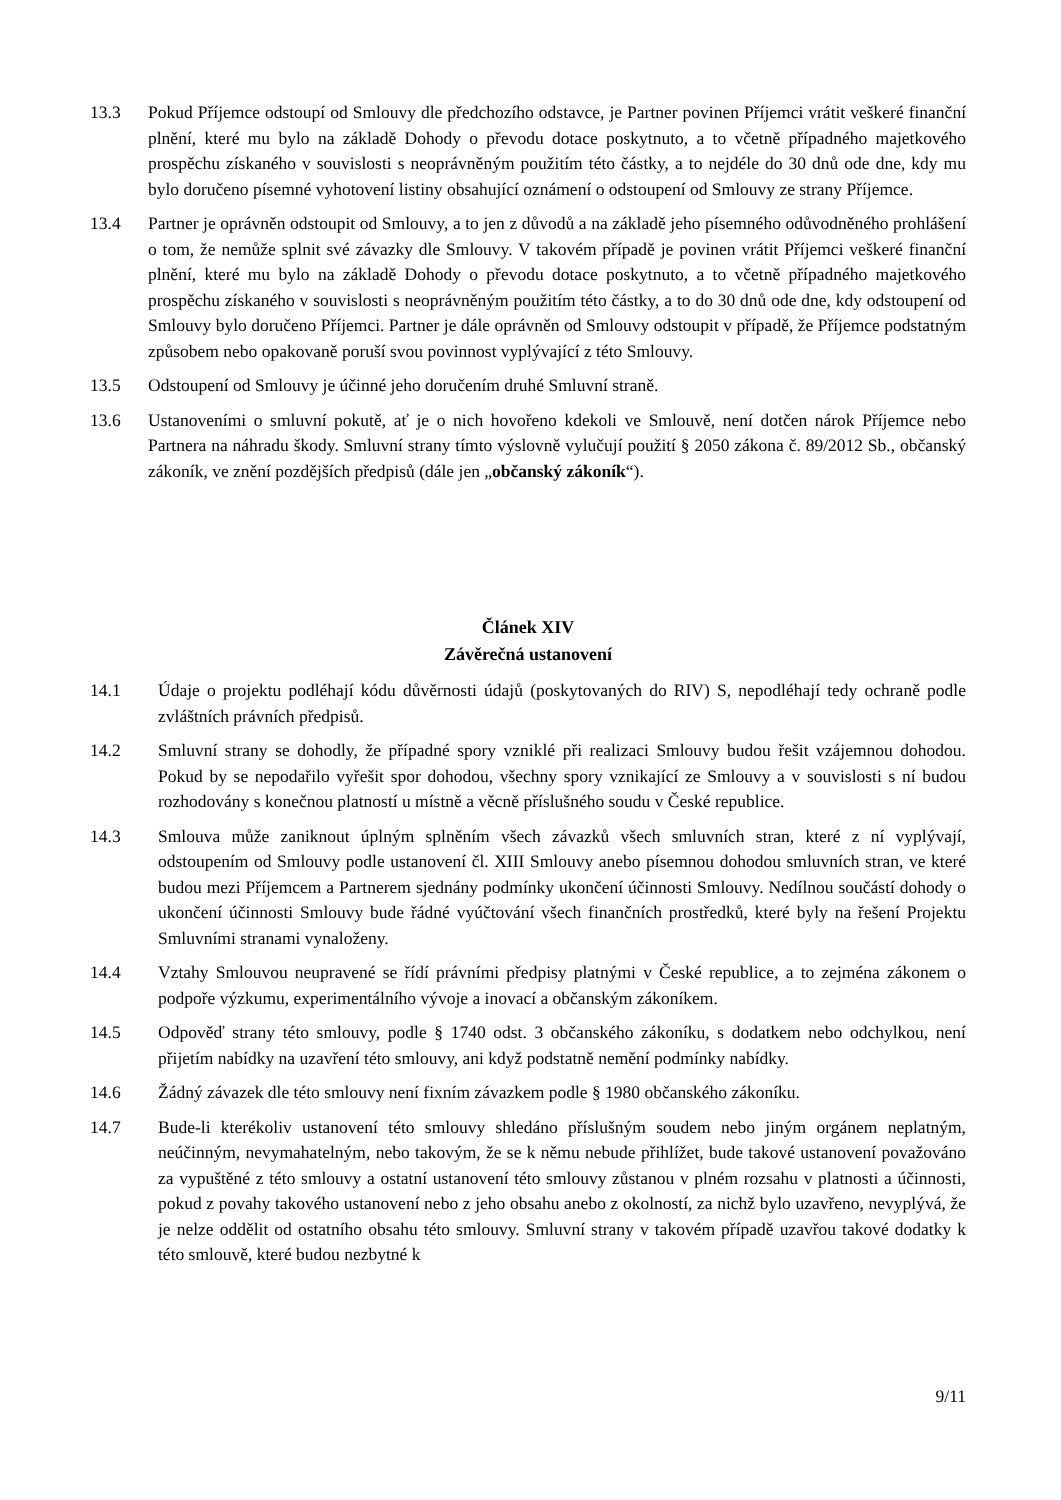13.3 Pokud Příjemce odstoupí od Smlouvy dle předchozího odstavce, je Partner povinen Příjemci vrátit veškeré finanční plnění, které mu bylo na základě Dohody o převodu dotace poskytnuto, a to včetně případného majetkového prospěchu získaného v souvislosti s neoprávněným použitím této částky, a to nejdéle do 30 dnů ode dne, kdy mu bylo doručeno písemné vyhotovení listiny obsahující oznámení o odstoupení od Smlouvy ze strany Příjemce.
13.4 Partner je oprávněn odstoupit od Smlouvy, a to jen z důvodů a na základě jeho písemného odůvodněného prohlášení o tom, že nemůže splnit své závazky dle Smlouvy. V takovém případě je povinen vrátit Příjemci veškeré finanční plnění, které mu bylo na základě Dohody o převodu dotace poskytnuto, a to včetně případného majetkového prospěchu získaného v souvislosti s neoprávněným použitím této částky, a to do 30 dnů ode dne, kdy odstoupení od Smlouvy bylo doručeno Příjemci. Partner je dále oprávněn od Smlouvy odstoupit v případě, že Příjemce podstatným způsobem nebo opakovaně poruší svou povinnost vyplývající z této Smlouvy.
13.5 Odstoupení od Smlouvy je účinné jeho doručením druhé Smluvní straně.
13.6 Ustanoveními o smluvní pokutě, ať je o nich hovořeno kdekoli ve Smlouvě, není dotčen nárok Příjemce nebo Partnera na náhradu škody. Smluvní strany tímto výslovně vylučují použití § 2050 zákona č. 89/2012 Sb., občanský zákoník, ve znění pozdějších předpisů (dále jen „občanský zákoník“).
Článek XIV
Závěrečná ustanovení
14.1 Údaje o projektu podléhají kódu důvěrnosti údajů (poskytovaných do RIV) S, nepodléhají tedy ochraně podle zvláštních právních předpisů.
14.2 Smluvní strany se dohodly, že případné spory vzniklé při realizaci Smlouvy budou řešit vzájemnou dohodou. Pokud by se nepodařilo vyřešit spor dohodou, všechny spory vznikající ze Smlouvy a v souvislosti s ní budou rozhodovány s konečnou platností u místně a věcně příslušného soudu v České republice.
14.3 Smlouva může zaniknout úplným splněním všech závazků všech smluvních stran, které z ní vyplývají, odstoupením od Smlouvy podle ustanovení čl. XIII Smlouvy anebo písemnou dohodou smluvních stran, ve které budou mezi Příjemcem a Partnerem sjednány podmínky ukončení účinnosti Smlouvy. Nedílnou součástí dohody o ukončení účinnosti Smlouvy bude řádné vyúčtování všech finančních prostředků, které byly na řešení Projektu Smluvními stranami vynaloženy.
14.4 Vztahy Smlouvou neupravené se řídí právními předpisy platnými v České republice, a to zejména zákonem o podpoře výzkumu, experimentálního vývoje a inovací a občanským zákoníkem.
14.5 Odpověď strany této smlouvy, podle § 1740 odst. 3 občanského zákoníku, s dodatkem nebo odchylkou, není přijetím nabídky na uzavření této smlouvy, ani když podstatně nemění podmínky nabídky.
14.6 Žádný závazek dle této smlouvy není fixním závazkem podle § 1980 občanského zákoníku.
14.7 Bude-li kterékoliv ustanovení této smlouvy shledáno příslušným soudem nebo jiným orgánem neplatným, neúčinným, nevymahatelným, nebo takovým, že se k němu nebude přihlížet, bude takové ustanovení považováno za vypuštěné z této smlouvy a ostatní ustanovení této smlouvy zůstanou v plném rozsahu v platnosti a účinnosti, pokud z povahy takového ustanovení nebo z jeho obsahu anebo z okolností, za nichž bylo uzavřeno, nevyplývá, že je nelze oddělit od ostatního obsahu této smlouvy. Smluvní strany v takovém případě uzavřou takové dodatky k této smlouvě, které budou nezbytné k
9/11